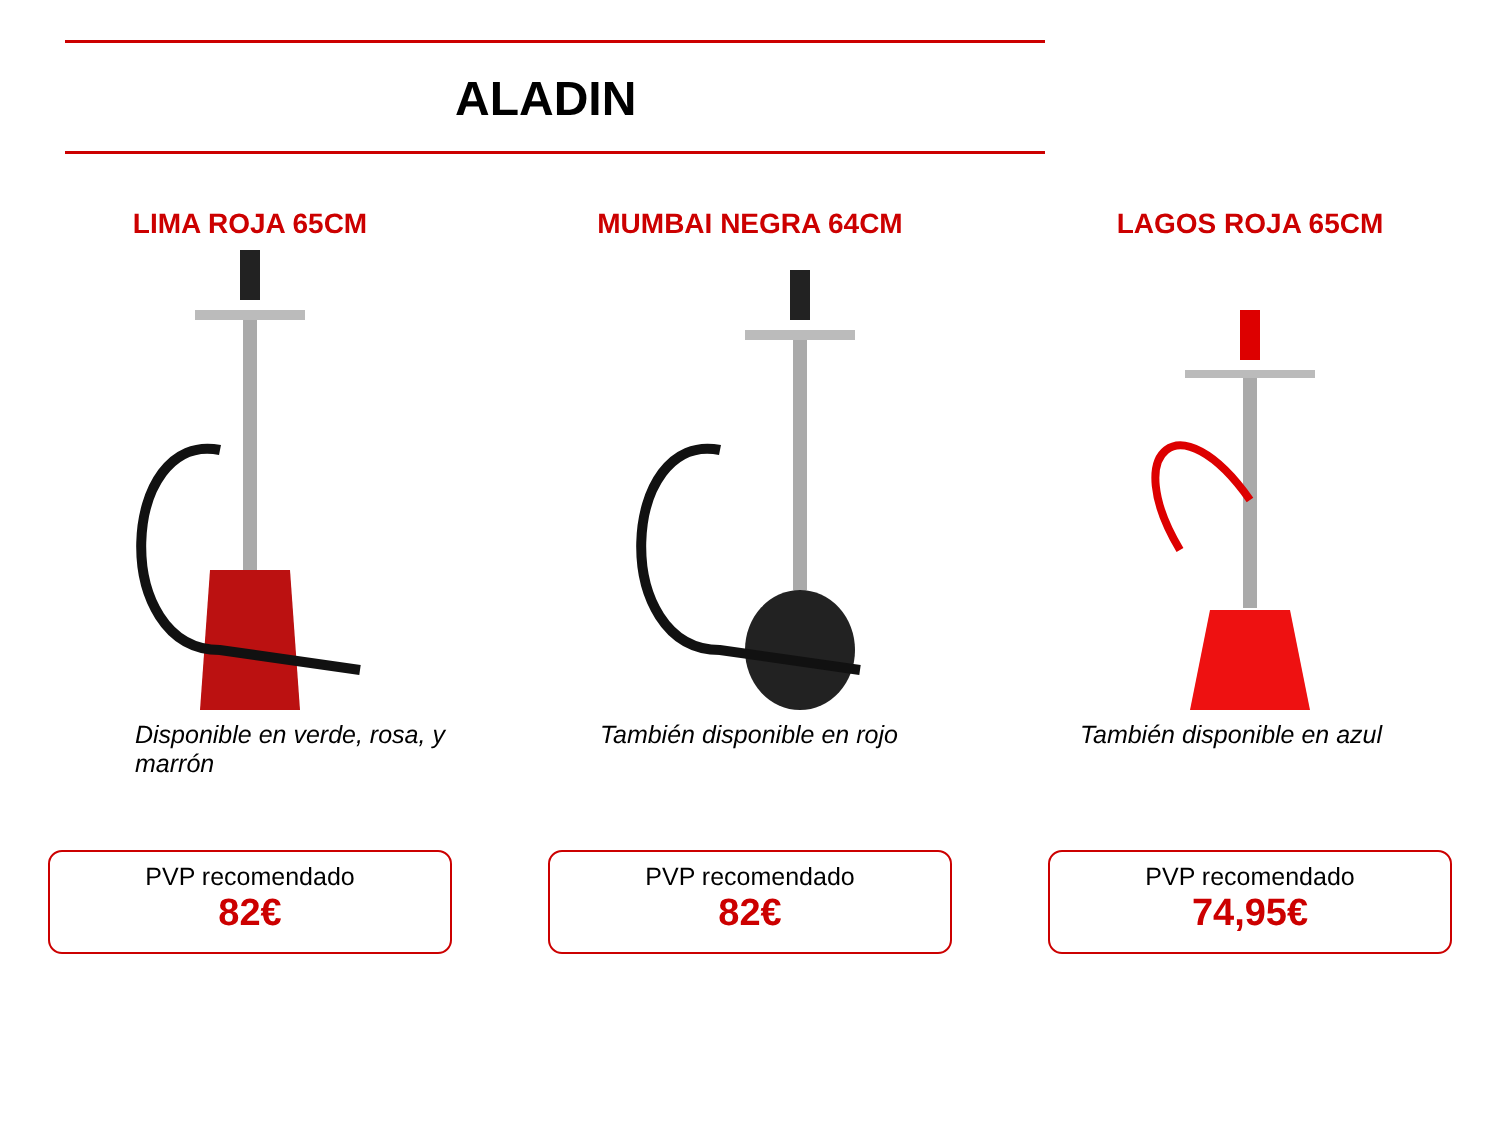ALADIN
LIMA ROJA 65CM
Disponible en verde, rosa, y marrón
PVP recomendado
82€
MUMBAI NEGRA 64CM
También disponible en rojo
PVP recomendado
82€
LAGOS ROJA 65CM
También disponible en azul
PVP recomendado
74,95€